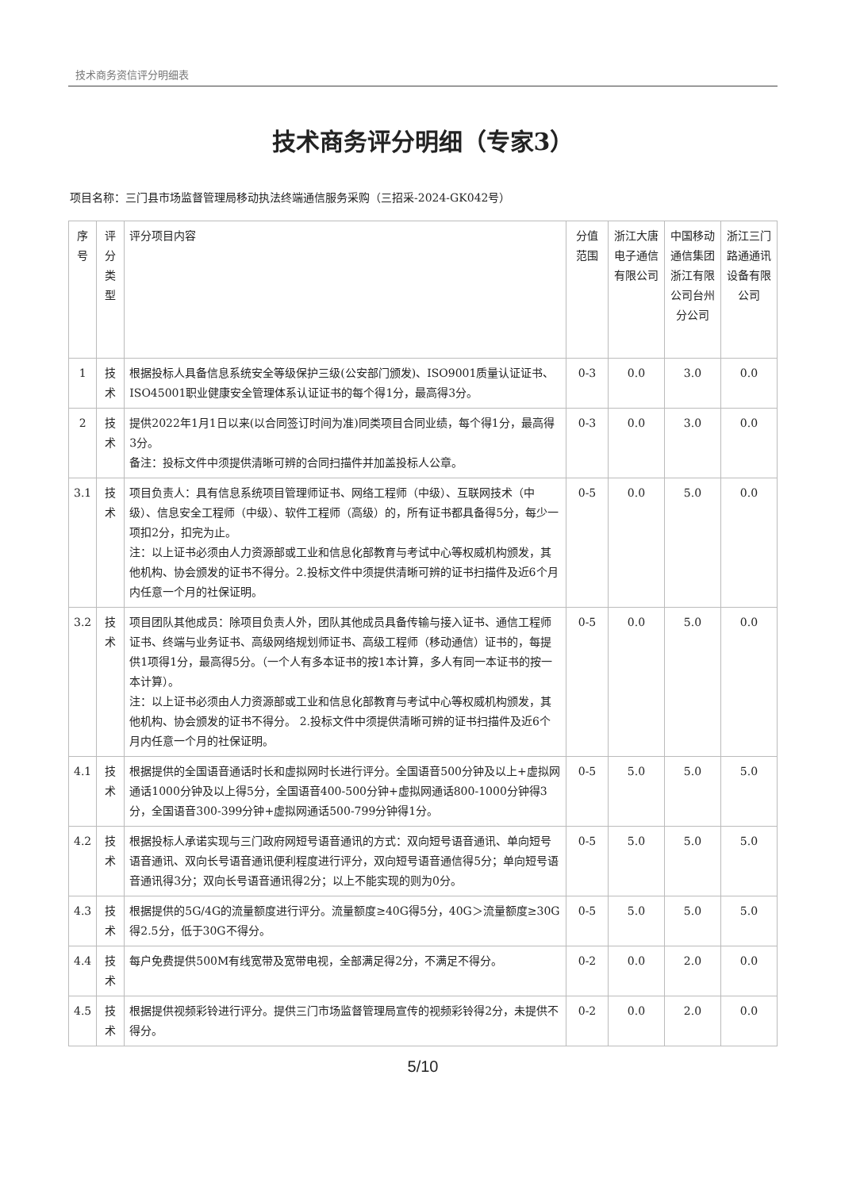技术商务资信评分明细表
技术商务评分明细（专家3）
项目名称：三门县市场监督管理局移动执法终端通信服务采购（三招采-2024-GK042号）
| 序号 | 评分类型 | 评分项目内容 | 分值范围 | 浙江大唐电子通信有限公司 | 中国移动通信集团浙江有限公司台州分公司 | 浙江三门路通通讯设备有限公司 |
| --- | --- | --- | --- | --- | --- | --- |
| 1 | 技术 | 根据投标人具备信息系统安全等级保护三级(公安部门颁发)、ISO9001质量认证证书、ISO45001职业健康安全管理体系认证证书的每个得1分，最高得3分。 | 0-3 | 0.0 | 3.0 | 0.0 |
| 2 | 技术 | 提供2022年1月1日以来(以合同签订时间为准)同类项目合同业绩，每个得1分，最高得3分。 备注：投标文件中须提供清晰可辨的合同扫描件并加盖投标人公章。 | 0-3 | 0.0 | 3.0 | 0.0 |
| 3.1 | 技术 | 项目负责人：具有信息系统项目管理师证书、网络工程师（中级）、互联网技术（中级）、信息安全工程师（中级）、软件工程师（高级）的，所有证书都具备得5分，每少一项扣2分，扣完为止。 注：以上证书必须由人力资源部或工业和信息化部教育与考试中心等权威机构颁发，其他机构、协会颁发的证书不得分。2.投标文件中须提供清晰可辨的证书扫描件及近6个月内任意一个月的社保证明。 | 0-5 | 0.0 | 5.0 | 0.0 |
| 3.2 | 技术 | 项目团队其他成员：除项目负责人外，团队其他成员具备传输与接入证书、通信工程师证书、终端与业务证书、高级网络规划师证书、高级工程师（移动通信）证书的，每提供1项得1分，最高得5分。（一个人有多本证书的按1本计算，多人有同一本证书的按一本计算）。 注：以上证书必须由人力资源部或工业和信息化部教育与考试中心等权威机构颁发，其他机构、协会颁发的证书不得分。 2.投标文件中须提供清晰可辨的证书扫描件及近6个月内任意一个月的社保证明。 | 0-5 | 0.0 | 5.0 | 0.0 |
| 4.1 | 技术 | 根据提供的全国语音通话时长和虚拟网时长进行评分。全国语音500分钟及以上+虚拟网通话1000分钟及以上得5分，全国语音400-500分钟+虚拟网通话800-1000分钟得3分，全国语音300-399分钟+虚拟网通话500-799分钟得1分。 | 0-5 | 5.0 | 5.0 | 5.0 |
| 4.2 | 技术 | 根据投标人承诺实现与三门政府网短号语音通讯的方式：双向短号语音通讯、单向短号语音通讯、双向长号语音通讯便利程度进行评分，双向短号语音通信得5分；单向短号语音通讯得3分；双向长号语音通讯得2分；以上不能实现的则为0分。 | 0-5 | 5.0 | 5.0 | 5.0 |
| 4.3 | 技术 | 根据提供的5G/4G的流量额度进行评分。流量额度≥40G得5分，40G＞流量额度≥30G得2.5分，低于30G不得分。 | 0-5 | 5.0 | 5.0 | 5.0 |
| 4.4 | 技术 | 每户免费提供500M有线宽带及宽带电视，全部满足得2分，不满足不得分。 | 0-2 | 0.0 | 2.0 | 0.0 |
| 4.5 | 技术 | 根据提供视频彩铃进行评分。提供三门市场监督管理局宣传的视频彩铃得2分，未提供不得分。 | 0-2 | 0.0 | 2.0 | 0.0 |
5/10